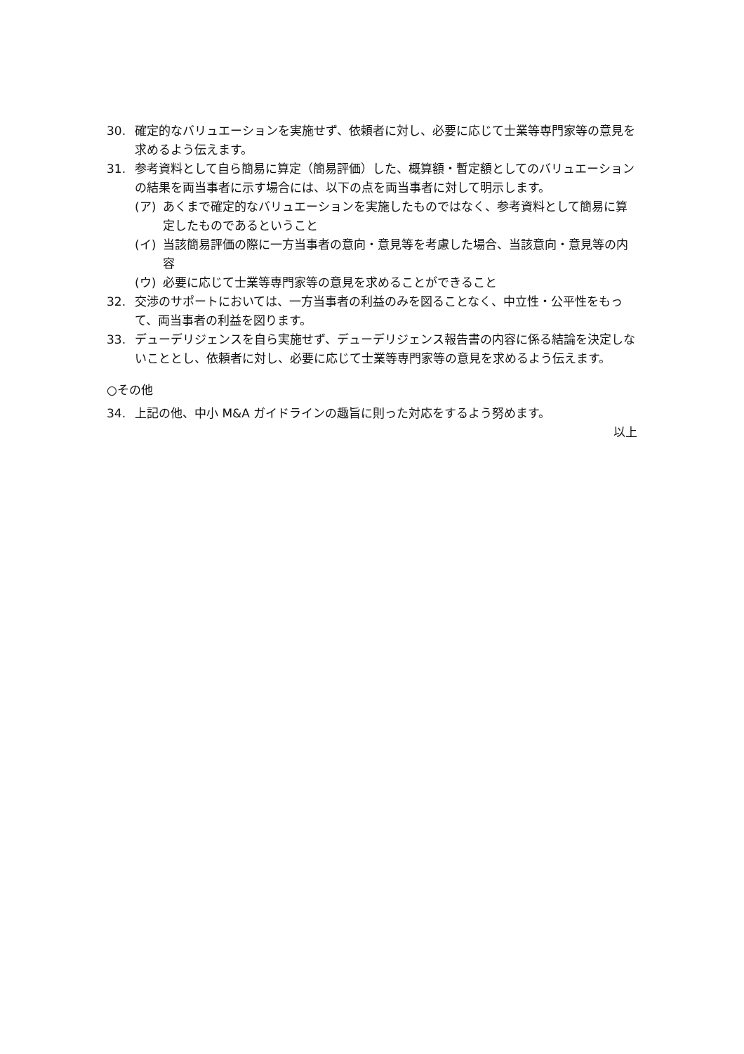30. 確定的なバリュエーションを実施せず、依頼者に対し、必要に応じて士業等専門家等の意見を求めるよう伝えます。
31. 参考資料として自ら簡易に算定（簡易評価）した、概算額・暫定額としてのバリュエーションの結果を両当事者に示す場合には、以下の点を両当事者に対して明示します。
(ア) あくまで確定的なバリュエーションを実施したものではなく、参考資料として簡易に算定したものであるということ
(イ) 当該簡易評価の際に一方当事者の意向・意見等を考慮した場合、当該意向・意見等の内容
(ウ) 必要に応じて士業等専門家等の意見を求めることができること
32. 交渉のサポートにおいては、一方当事者の利益のみを図ることなく、中立性・公平性をもって、両当事者の利益を図ります。
33. デューデリジェンスを自ら実施せず、デューデリジェンス報告書の内容に係る結論を決定しないこととし、依頼者に対し、必要に応じて士業等専門家等の意見を求めるよう伝えます。
○その他
34. 上記の他、中小 M&A ガイドラインの趣旨に則った対応をするよう努めます。
以上